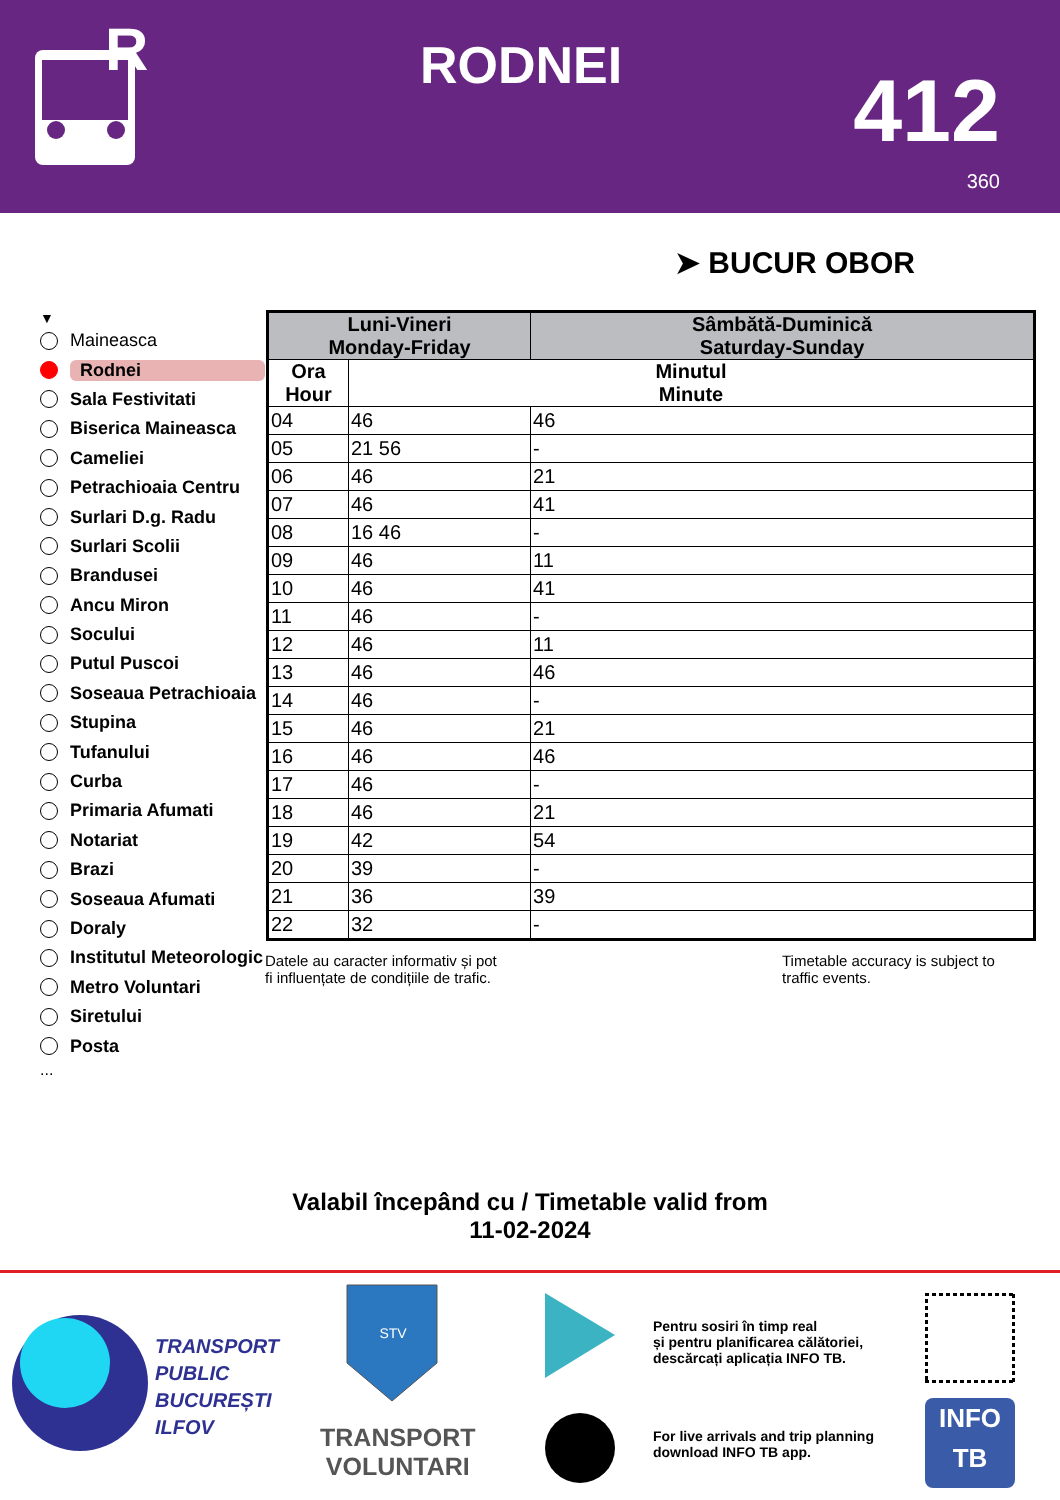R
RODNEI 412
360
➤ BUCUR OBOR
▼
Maineasca
Rodnei
Sala Festivitati
Biserica Maineasca
Cameliei
Petrachioaia Centru
Surlari D.g. Radu
Surlari Scolii
Brandusei
Ancu Miron
Socului
Putul Puscoi
Soseaua Petrachioaia
Stupina
Tufanului
Curba
Primaria Afumati
Notariat
Brazi
Soseaua Afumati
Doraly
Institutul Meteorologic
Metro Voluntari
Siretului
Posta
...
| Luni-Vineri Monday-Friday | | Sâmbătă-Duminică Saturday-Sunday |
| --- | --- | --- |
| Ora Hour | Minutul Minute | |
| 04 | 46 | 46 |
| 05 | 21 56 | - |
| 06 | 46 | 21 |
| 07 | 46 | 41 |
| 08 | 16 46 | - |
| 09 | 46 | 11 |
| 10 | 46 | 41 |
| 11 | 46 | - |
| 12 | 46 | 11 |
| 13 | 46 | 46 |
| 14 | 46 | - |
| 15 | 46 | 21 |
| 16 | 46 | 46 |
| 17 | 46 | - |
| 18 | 46 | 21 |
| 19 | 42 | 54 |
| 20 | 39 | - |
| 21 | 36 | 39 |
| 22 | 32 | - |
Datele au caracter informativ și pot
fi influențate de condițiile de trafic.
Timetable accuracy is subject to
traffic events.
Valabil începând cu / Timetable valid from
11-02-2024
TRANSPORT
PUBLIC
BUCUREȘTI
ILFOV
STV
TRANSPORT
VOLUNTARI
Pentru sosiri în timp real
și pentru planificarea călătoriei,
descărcați aplicația INFO TB.
For live arrivals and trip planning
download INFO TB app.
INFO
TB